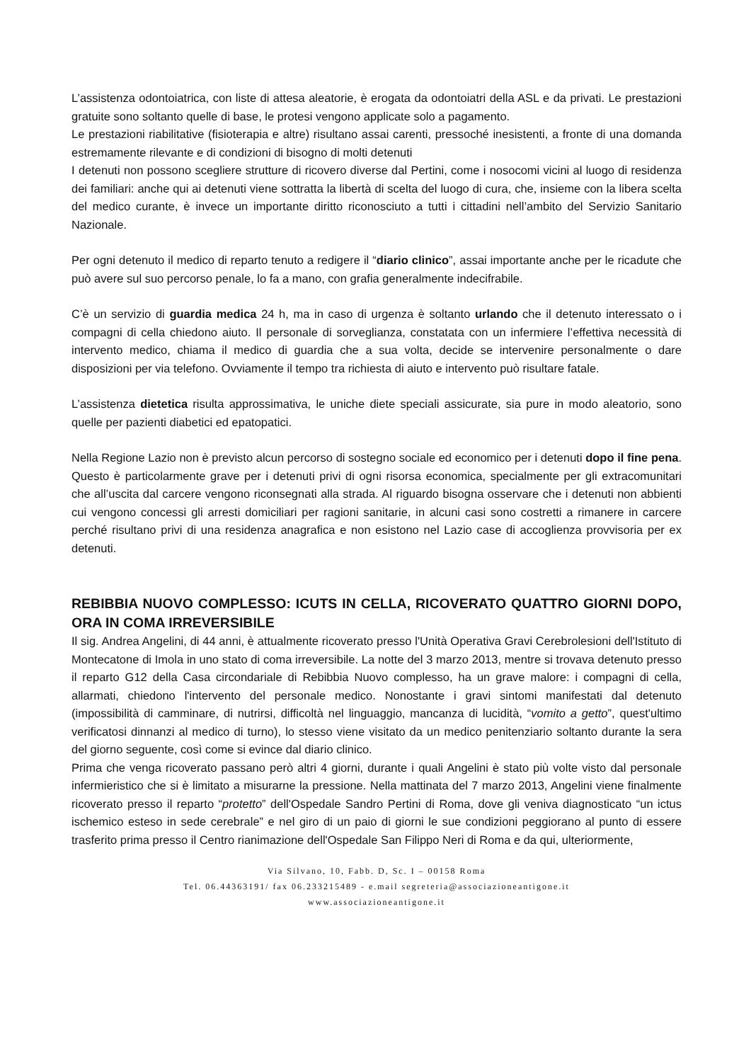L’assistenza odontoiatrica, con liste di attesa aleatorie, è erogata da odontoiatri della ASL e da privati. Le prestazioni gratuite sono soltanto quelle di base, le protesi vengono applicate solo a pagamento.
Le prestazioni riabilitative (fisioterapia e altre) risultano assai carenti, pressoché inesistenti, a fronte di una domanda estremamente rilevante e di condizioni di bisogno di molti detenuti
I detenuti non possono scegliere strutture di ricovero diverse dal Pertini, come i nosocomi vicini al luogo di residenza dei familiari: anche qui ai detenuti viene sottratta la libertà di scelta del luogo di cura, che, insieme con la libera scelta del medico curante, è invece un importante diritto riconosciuto a tutti i cittadini nell’ambito del Servizio Sanitario Nazionale.
Per ogni detenuto il medico di reparto tenuto a redigere il “diario clinico”, assai importante anche per le ricadute che può avere sul suo percorso penale, lo fa a mano, con grafia generalmente indecifrabile.
C’è un servizio di guardia medica 24 h, ma in caso di urgenza è soltanto urlando che il detenuto interessato o i compagni di cella chiedono aiuto. Il personale di sorveglianza, constatata con un infermiere l’effettiva necessità di intervento medico, chiama il medico di guardia che a sua volta, decide se intervenire personalmente o dare disposizioni per via telefono. Ovviamente il tempo tra richiesta di aiuto e intervento può risultare fatale.
L’assistenza dietetica risulta approssimativa, le uniche diete speciali assicurate, sia pure in modo aleatorio, sono quelle per pazienti diabetici ed epatopatici.
Nella Regione Lazio non è previsto alcun percorso di sostegno sociale ed economico per i detenuti dopo il fine pena. Questo è particolarmente grave per i detenuti privi di ogni risorsa economica, specialmente per gli extracomunitari che all’uscita dal carcere vengono riconsegnati alla strada. Al riguardo bisogna osservare che i detenuti non abbienti cui vengono concessi gli arresti domiciliari per ragioni sanitarie, in alcuni casi sono costretti a rimanere in carcere perché risultano privi di una residenza anagrafica e non esistono nel Lazio case di accoglienza provvisoria per ex detenuti.
REBIBBIA NUOVO COMPLESSO: ICUTS IN CELLA, RICOVERATO QUATTRO GIORNI DOPO, ORA IN COMA IRREVERSIBILE
Il sig. Andrea Angelini, di 44 anni, è attualmente ricoverato presso l'Unità Operativa Gravi Cerebrolesioni dell'Istituto di Montecatone di Imola in uno stato di coma irreversibile. La notte del 3 marzo 2013, mentre si trovava detenuto presso il reparto G12 della Casa circondariale di Rebibbia Nuovo complesso, ha un grave malore: i compagni di cella, allarmati, chiedono l'intervento del personale medico. Nonostante i gravi sintomi manifestati dal detenuto (impossibilità di camminare, di nutrirsi, difficoltà nel linguaggio, mancanza di lucidità, “vomito a getto”, quest'ultimo verificatosi dinnanzi al medico di turno), lo stesso viene visitato da un medico penitenziario soltanto durante la sera del giorno seguente, così come si evince dal diario clinico.
Prima che venga ricoverato passano però altri 4 giorni, durante i quali Angelini è stato più volte visto dal personale infermieristico che si è limitato a misurarne la pressione. Nella mattinata del 7 marzo 2013, Angelini viene finalmente ricoverato presso il reparto “protetto” dell'Ospedale Sandro Pertini di Roma, dove gli veniva diagnosticato “un ictus ischemico esteso in sede cerebrale” e nel giro di un paio di giorni le sue condizioni peggiorano al punto di essere trasferito prima presso il Centro rianimazione dell'Ospedale San Filippo Neri di Roma e da qui, ulteriormente,
Via Silvano, 10, Fabb. D, Sc. I – 00158 Roma
Tel. 06.44363191/ fax 06.233215489 - e.mail segreteria@associazioneantigone.it
www.associazioneantigone.it